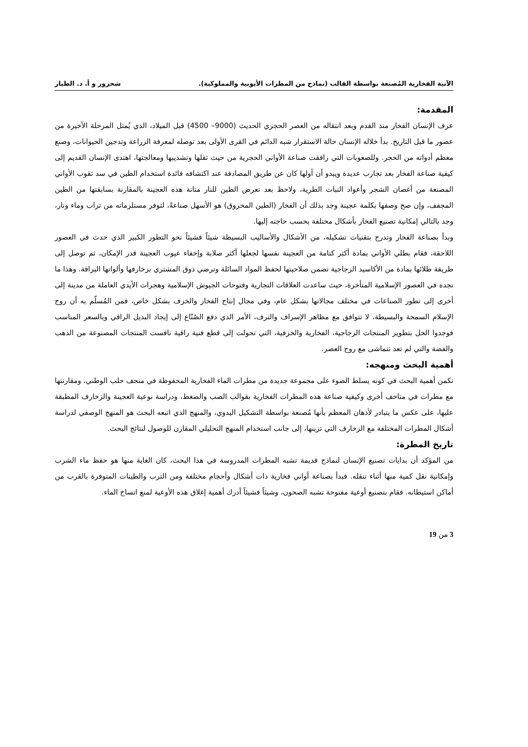الآنية الفخارية المُصنعة بواسطة القالب (نماذج من المطرات الأيوبية والمملوكية). شحرور و أ. د. الطيار
المقدمة:
عرف الإنسان الفخار منذ القدم وبعد انتقاله من العصر الحجري الحديث (9000– 4500) قبل الميلاد، الذي يُمثل المرحلة الأخيرة من عصور ما قبل التاريخ. بدأ خلاله الإنسان حالة الاستقرار شبه الدائم في القرى الأولى بعد توصله لمعرفة الزراعة وتدجين الحيوانات، وصنع معظم أدواته من الحجر. وللصعوبات التي رافقت صناعة الأواني الحجرية من حيث ثقلها وتشذيبها ومعالجتها، اهتدى الإنسان القديم إلى كيفية صناعة الفخار بعد تجارب عديدة ويبدو أن أولها كان عن طريق المصادفة عند اكتشافه فائدة استخدام الطين في سد ثقوب الأواني المصنعة من أغصان الشجر وأعواد النبات الطرية، ولاحظ بعد تعرض الطين للنار متانة هذه العجينة بالمقارنة بسابقتها من الطين المجفف، وإن صح وصفها بكلمة عجينة وجد بذلك أن الفخار (الطين المحروق) هو الأسهل صناعةً، لتوفر مستلزماته من تراب وماء ونار، وجد بالتالي إمكانية تصنيع الفخار بأشكال مختلفة بحسب حاجته إليها.
وبدأ بصناعة الفخار وتدرج بتقنيات تشكيله، من الأشكال والأساليب البسيطة شيئاً فشيئاً نحو التطور الكبير الذي حدث في العصور اللاحقة، فقام بطلي الأواني بمادة أكثر كتامة من العجينة نفسها لجعلها أكثر صلابة وإخفاء عيوب العجينة قدر الإمكان، ثم توصل إلى طريقة طلائها بمادة من الأكاسيد الزجاجية تضمن صلاحيتها لحفظ المواد السائلة وترضي ذوق المشتري بزخارفها وألوانها البراقة. وهذا ما نجده في العصور الإسلامية المتأخرة، حيث ساعدت العلاقات التجارية وفتوحات الجيوش الإسلامية وهجرات الأيدي العاملة من مدينة إلى أخرى إلى تطور الصناعات في مختلف مجالاتها بشكل عام، وفي مجال إنتاج الفخار والخزف بشكل خاص، فمن المُسلّم به أن روح الإسلام السمحة والبسيطة، لا تتوافق مع مظاهر الإسراف والترف، الأمر الذي دفع الصُنّاع إلى إيجاد البديل الراقي وبالسعر المناسب فوجدوا الحل بتطوير المنتجات الزجاجية، الفخارية والخزفية، التي تحولت إلى قطع فنية راقية نافست المنتجات المصنوعة من الذهب والفضة والتي لم تعد تتماشى مع روح العصر.
أهمية البحث ومنهجه:
تكمن أهمية البحث في كونه يسلط الضوء على مجموعة جديدة من مطرات الماء الفخارية المحفوظة في متحف حلب الوطني، ومقارنتها مع مطرات في متاحف أخرى وكيفية صناعة هذه المطرات الفخارية بقوالب الصب والضغط، ودراسة نوعية العجينة والزخارف المطبقة عليها، على عكس ما يتبادر لأذهان المعظم بأنها مُصنعة بواسطة التشكيل اليدوي، والمنهج الذي اتبعه البحث هو المنهج الوصفي لدراسة أشكال المطرات المختلفة مع الزخارف التي تزينها، إلى جانب استخدام المنهج التحليلي المقارن للوصول لنتائج البحث.
تاريخ المطرة:
من المؤكد أن بدايات تصنيع الإنسان لنماذج قديمة تشبه المطرات المدروسة في هذا البحث، كان الغاية منها هو حفظ ماء الشرب وإمكانية نقل كمية منها أثناء تنقله. فبدأ بصناعة أواني فخارية ذات أشكال وأحجام مختلفة ومن الترب والطينات المتوفرة بالقرب من أماكن استيطانه. فقام بتصنيع أوعية مفتوحة تشبه الصحون، وشيئاً فشيئاً أدرك أهمية إغلاق هذه الأوعية لمنع اتساخ الماء.
3 من 19